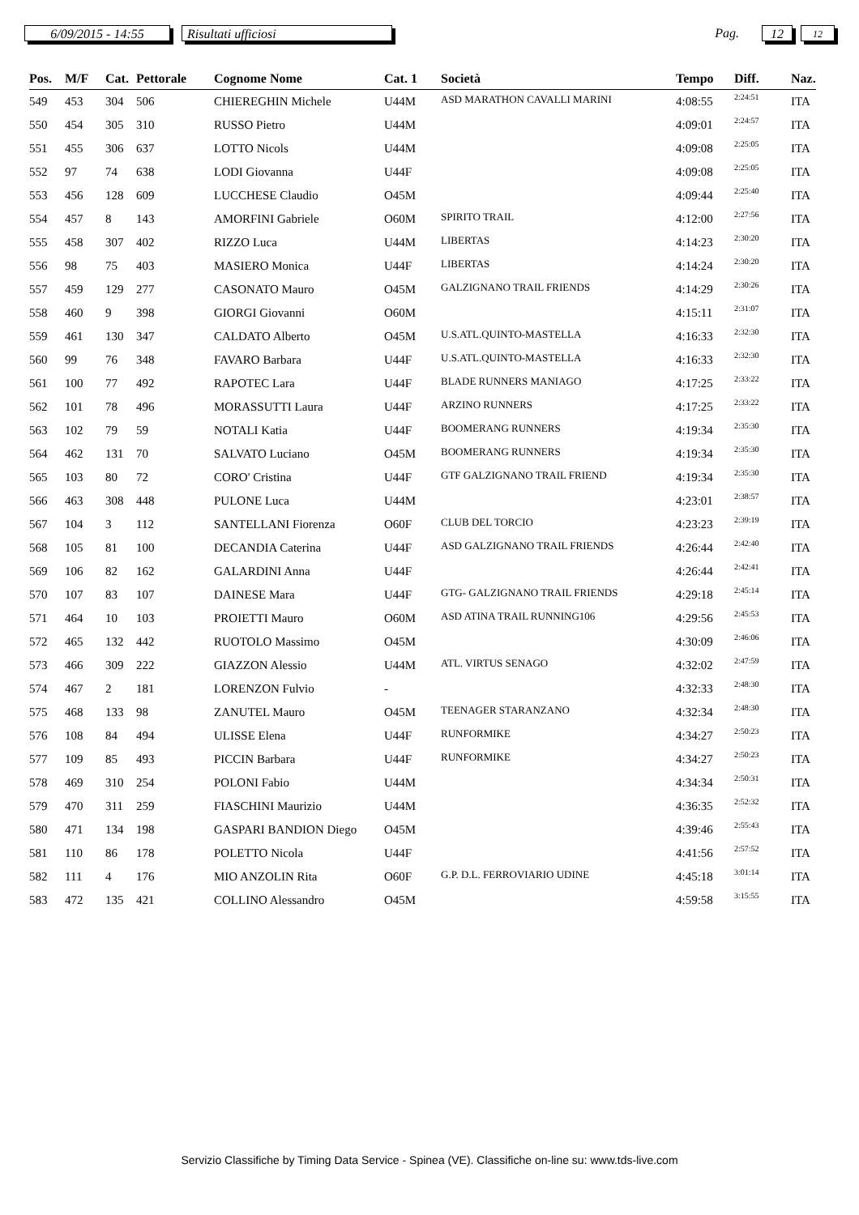6/09/2015 - 14:55 Risultati ufficiosi
Pag.
12
12
| Pos. | M/F | Cat. | Pettorale | Cognome Nome | Cat. 1 | Società | Tempo | Diff. | Naz. |
| --- | --- | --- | --- | --- | --- | --- | --- | --- | --- |
| 549 | 453 | 304 | 506 | CHIEREGHIN Michele | U44M | ASD MARATHON CAVALLI MARINI | 4:08:55 | 2:24:51 | ITA |
| 550 | 454 | 305 | 310 | RUSSO Pietro | U44M | | 4:09:01 | 2:24:57 | ITA |
| 551 | 455 | 306 | 637 | LOTTO Nicols | U44M | | 4:09:08 | 2:25:05 | ITA |
| 552 | 97 | 74 | 638 | LODI Giovanna | U44F | | 4:09:08 | 2:25:05 | ITA |
| 553 | 456 | 128 | 609 | LUCCHESE Claudio | O45M | | 4:09:44 | 2:25:40 | ITA |
| 554 | 457 | 8 | 143 | AMORFINI Gabriele | O60M | SPIRITO TRAIL | 4:12:00 | 2:27:56 | ITA |
| 555 | 458 | 307 | 402 | RIZZO Luca | U44M | LIBERTAS | 4:14:23 | 2:30:20 | ITA |
| 556 | 98 | 75 | 403 | MASIERO Monica | U44F | LIBERTAS | 4:14:24 | 2:30:20 | ITA |
| 557 | 459 | 129 | 277 | CASONATO Mauro | O45M | GALZIGNANO TRAIL FRIENDS | 4:14:29 | 2:30:26 | ITA |
| 558 | 460 | 9 | 398 | GIORGI Giovanni | O60M | | 4:15:11 | 2:31:07 | ITA |
| 559 | 461 | 130 | 347 | CALDATO Alberto | O45M | U.S.ATL.QUINTO-MASTELLA | 4:16:33 | 2:32:30 | ITA |
| 560 | 99 | 76 | 348 | FAVARO Barbara | U44F | U.S.ATL.QUINTO-MASTELLA | 4:16:33 | 2:32:30 | ITA |
| 561 | 100 | 77 | 492 | RAPOTEC Lara | U44F | BLADE RUNNERS MANIAGO | 4:17:25 | 2:33:22 | ITA |
| 562 | 101 | 78 | 496 | MORASSUTTI Laura | U44F | ARZINO RUNNERS | 4:17:25 | 2:33:22 | ITA |
| 563 | 102 | 79 | 59 | NOTALI Katia | U44F | BOOMERANG RUNNERS | 4:19:34 | 2:35:30 | ITA |
| 564 | 462 | 131 | 70 | SALVATO Luciano | O45M | BOOMERANG RUNNERS | 4:19:34 | 2:35:30 | ITA |
| 565 | 103 | 80 | 72 | CORO' Cristina | U44F | GTF GALZIGNANO TRAIL FRIEND | 4:19:34 | 2:35:30 | ITA |
| 566 | 463 | 308 | 448 | PULONE Luca | U44M | | 4:23:01 | 2:38:57 | ITA |
| 567 | 104 | 3 | 112 | SANTELLANI Fiorenza | O60F | CLUB DEL TORCIO | 4:23:23 | 2:39:19 | ITA |
| 568 | 105 | 81 | 100 | DECANDIA Caterina | U44F | ASD GALZIGNANO TRAIL FRIENDS | 4:26:44 | 2:42:40 | ITA |
| 569 | 106 | 82 | 162 | GALARDINI Anna | U44F | | 4:26:44 | 2:42:41 | ITA |
| 570 | 107 | 83 | 107 | DAINESE Mara | U44F | GTG- GALZIGNANO TRAIL FRIENDS | 4:29:18 | 2:45:14 | ITA |
| 571 | 464 | 10 | 103 | PROIETTI Mauro | O60M | ASD ATINA TRAIL RUNNING106 | 4:29:56 | 2:45:53 | ITA |
| 572 | 465 | 132 | 442 | RUOTOLO Massimo | O45M | | 4:30:09 | 2:46:06 | ITA |
| 573 | 466 | 309 | 222 | GIAZZON Alessio | U44M | ATL. VIRTUS SENAGO | 4:32:02 | 2:47:59 | ITA |
| 574 | 467 | 2 | 181 | LORENZON Fulvio | - | | 4:32:33 | 2:48:30 | ITA |
| 575 | 468 | 133 | 98 | ZANUTEL Mauro | O45M | TEENAGER STARANZANO | 4:32:34 | 2:48:30 | ITA |
| 576 | 108 | 84 | 494 | ULISSE Elena | U44F | RUNFORMIKE | 4:34:27 | 2:50:23 | ITA |
| 577 | 109 | 85 | 493 | PICCIN Barbara | U44F | RUNFORMIKE | 4:34:27 | 2:50:23 | ITA |
| 578 | 469 | 310 | 254 | POLONI Fabio | U44M | | 4:34:34 | 2:50:31 | ITA |
| 579 | 470 | 311 | 259 | FIASCHINI Maurizio | U44M | | 4:36:35 | 2:52:32 | ITA |
| 580 | 471 | 134 | 198 | GASPARI BANDION Diego | O45M | | 4:39:46 | 2:55:43 | ITA |
| 581 | 110 | 86 | 178 | POLETTO Nicola | U44F | | 4:41:56 | 2:57:52 | ITA |
| 582 | 111 | 4 | 176 | MIO ANZOLIN Rita | O60F | G.P. D.L. FERROVIARIO UDINE | 4:45:18 | 3:01:14 | ITA |
| 583 | 472 | 135 | 421 | COLLINO Alessandro | O45M | | 4:59:58 | 3:15:55 | ITA |
Servizio Classifiche by Timing Data Service - Spinea (VE). Classifiche on-line su: www.tds-live.com